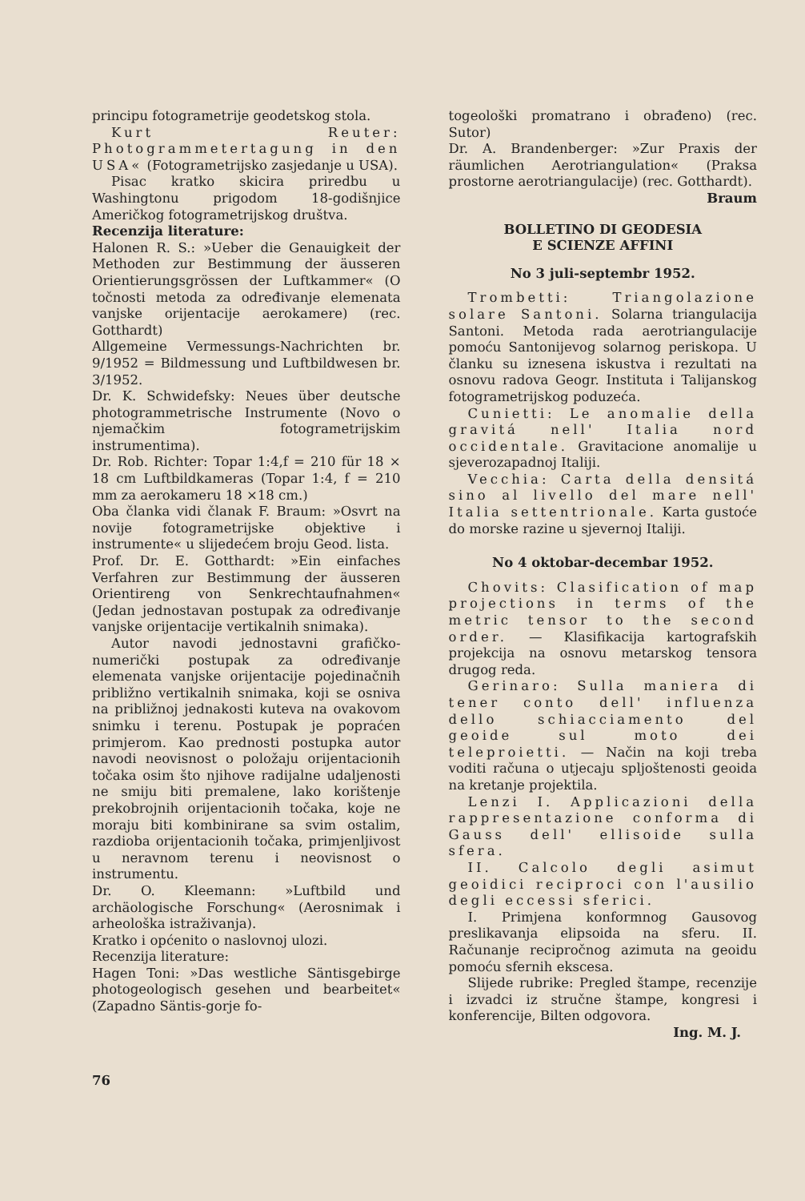principu fotogrametrije geodetskog stola.
Kurt Reuter: Photogrammetertagung in den USA« (Fotogrametrijsko zasjedanje u USA).
Pisac kratko skicira priredbu u Washingtonu prigodom 18-godišnjice Američkog fotogrametrijskog društva.
Recenzija literature:
Halonen R. S.: »Ueber die Genauigkeit der Methoden zur Bestimmung der äusseren Orientierungsgrössen der Luftkammer« (O točnosti metoda za određivanje elemenata vanjske orijentacije aerokamere) (rec. Gotthardt)
Allgemeine Vermessungs-Nachrichten br. 9/1952 = Bildmessung und Luftbildwesen br. 3/1952.
Dr. K. Schwidefsky: Neues über deutsche photogrammetrische Instrumente (Novo o njemačkim fotogrametrijskim instrumentima).
Dr. Rob. Richter: Topar 1:4,f = 210 für 18 × 18 cm Luftbildkameras (Topar 1:4, f = 210 mm za aerokameru 18 ×18 cm.)
Oba članka vidi članak F. Braum: »Osvrt na novije fotogrametrijske objektive i instrumente« u slijedećem broju Geod. lista.
Prof. Dr. E. Gotthardt: »Ein einfaches Verfahren zur Bestimmung der äusseren Orientireng von Senkrechtaufnahmen« (Jedan jednostavan postupak za određivanje vanjske orijentacije vertikalnih snimaka).
Autor navodi jednostavni grafičko-numerički postupak za određivanje elemenata vanjske orijentacije pojedinačnih približno vertikalnih snimaka, koji se osniva na približnoj jednakosti kuteva na ovakovom snimku i terenu. Postupak je popraćen primjerom. Kao prednosti postupka autor navodi neovisnost o položaju orijentacionih točaka osim što njihove radijalne udaljenosti ne smiju biti premalene, lako korištenje prekobrojnih orijentacionih točaka, koje ne moraju biti kombinirane sa svim ostalim, razdioba orijentacionih točaka, primjenljivost u neravnom terenu i neovisnost o instrumentu.
Dr. O. Kleemann: »Luftbild und archäologische Forschung« (Aerosnimak i arheološka istraživanja).
Kratko i općenito o naslovnoj ulozi.
Recenzija literature:
Hagen Toni: »Das westliche Säntisgebirge photogeologisch gesehen und bearbeitet« (Zapadno Säntis-gorje fo-
togeološki promatrano i obrađeno) (rec. Sutor)
Dr. A. Brandenberger: »Zur Praxis der räumlichen Aerotriangulation« (Praksa prostorne aerotriangulacije) (rec. Gotthardt).
Braum
BOLLETINO DI GEODESIA
E SCIENZE AFFINI
No 3 juli-septembr 1952.
Trombetti: Triangolazione solare Santoni. Solarna triangulacija Santoni. Metoda rada aerotriangulacije pomoću Santonijevog solarnog periskopa. U članku su iznesena iskustva i rezultati na osnovu radova Geogr. Instituta i Talijanskog fotogrametrijskog poduzeća.
Cunietti: Le anomalie della gravitá nell' Italia nord occidentale. Gravitacione anomalije u sjeverozapadnoj Italiji.
Vecchia: Carta della densitá sino al livello del mare nell' Italia settentrionale. Karta gustoće do morske razine u sjevernoj Italiji.
No 4 oktobar-decembar 1952.
Chovits: Clasification of map projections in terms of the metric tensor to the second order. — Klasifikacija kartografskih projekcija na osnovu metarskog tensora drugog reda.
Gerinaro: Sulla maniera di tener conto dell' influenza dello schiacciamento del geoide sul moto dei teleproietti. — Način na koji treba voditi računa o utjecaju spljoštenosti geoida na kretanje projektila.
Lenzi I. Applicazioni della rappresentazione conforma di Gauss dell' ellisoide sulla sfera.
II. Calcolo degli asimut geoidici reciproci con l'ausilio degli eccessi sferici.
I. Primjena konformnog Gausovog preslikavanja elipsoida na sferu. II. Računanje recipročnog azimuta na geoidu pomoću sfernih ekscesa.
Slijede rubrike: Pregled štampe, recenzije i izvadci iz stručne štampe, kongresi i konferencije, Bilten odgovora.
Ing. M. J.
76